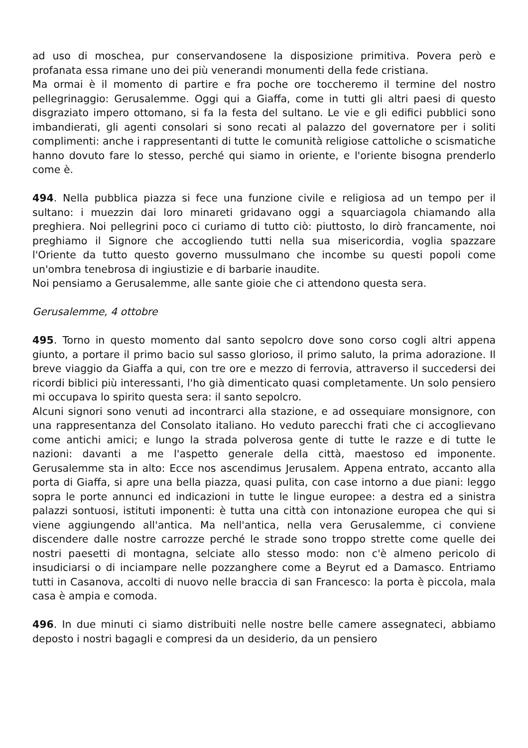ad uso di moschea, pur conservandosene la disposizione primitiva. Povera però e profanata essa rimane uno dei più venerandi monumenti della fede cristiana.
Ma ormai è il momento di partire e fra poche ore toccheremo il termine del nostro pellegrinaggio: Gerusalemme. Oggi qui a Giaffa, come in tutti gli altri paesi di questo disgraziato impero ottomano, si fa la festa del sultano. Le vie e gli edifici pubblici sono imbandierati, gli agenti consolari si sono recati al palazzo del governatore per i soliti complimenti: anche i rappresentanti di tutte le comunità religiose cattoliche o scismatiche hanno dovuto fare lo stesso, perché qui siamo in oriente, e l'oriente bisogna prenderlo come è.
494. Nella pubblica piazza si fece una funzione civile e religiosa ad un tempo per il sultano: i muezzin dai loro minareti gridavano oggi a squarciagola chiamando alla preghiera. Noi pellegrini poco ci curiamo di tutto ciò: piuttosto, lo dirò francamente, noi preghiamo il Signore che accogliendo tutti nella sua misericordia, voglia spazzare l'Oriente da tutto questo governo mussulmano che incombe su questi popoli come un'ombra tenebrosa di ingiustizie e di barbarie inaudite.
Noi pensiamo a Gerusalemme, alle sante gioie che ci attendono questa sera.
Gerusalemme, 4 ottobre
495. Torno in questo momento dal santo sepolcro dove sono corso cogli altri appena giunto, a portare il primo bacio sul sasso glorioso, il primo saluto, la prima adorazione. Il breve viaggio da Giaffa a qui, con tre ore e mezzo di ferrovia, attraverso il succedersi dei ricordi biblici più interessanti, l'ho già dimenticato quasi completamente. Un solo pensiero mi occupava lo spirito questa sera: il santo sepolcro.
Alcuni signori sono venuti ad incontrarci alla stazione, e ad ossequiare monsignore, con una rappresentanza del Consolato italiano. Ho veduto parecchi frati che ci accoglievano come antichi amici; e lungo la strada polverosa gente di tutte le razze e di tutte le nazioni: davanti a me l'aspetto generale della città, maestoso ed imponente. Gerusalemme sta in alto: Ecce nos ascendimus Jerusalem. Appena entrato, accanto alla porta di Giaffa, si apre una bella piazza, quasi pulita, con case intorno a due piani: leggo sopra le porte annunci ed indicazioni in tutte le lingue europee: a destra ed a sinistra palazzi sontuosi, istituti imponenti: è tutta una città con intonazione europea che qui si viene aggiungendo all'antica. Ma nell'antica, nella vera Gerusalemme, ci conviene discendere dalle nostre carrozze perché le strade sono troppo strette come quelle dei nostri paesetti di montagna, selciate allo stesso modo: non c'è almeno pericolo di insudiciarsi o di inciampare nelle pozzanghere come a Beyrut ed a Damasco. Entriamo tutti in Casanova, accolti di nuovo nelle braccia di san Francesco: la porta è piccola, mala casa è ampia e comoda.
496. In due minuti ci siamo distribuiti nelle nostre belle camere assegnateci, abbiamo deposto i nostri bagagli e compresi da un desiderio, da un pensiero